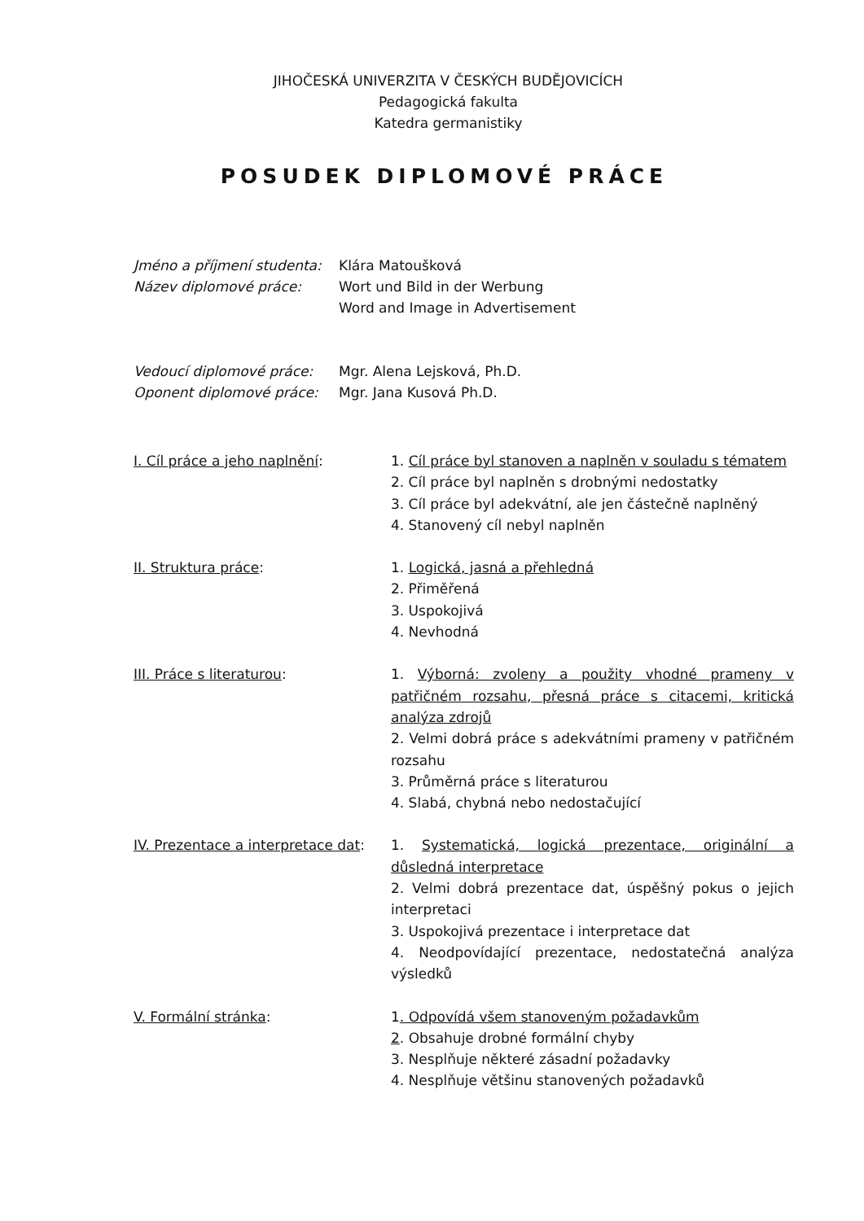JIHOČESKÁ UNIVERZITA V ČESKÝCH BUDĚJOVICÍCH
Pedagogická fakulta
Katedra germanistiky
POSUDEK DIPLOMOVÉ PRÁCE
Jméno a příjmení studenta:
Klára Matoušková
Název diplomové práce: Wort und Bild in der Werbung
Word and Image in Advertisement
Vedoucí diplomové práce: Mgr. Alena Lejsková, Ph.D.
Oponent diplomové práce: Mgr. Jana Kusová Ph.D.
I. Cíl práce a jeho naplnění: 1. Cíl práce byl stanoven a naplněn v souladu s tématem
2. Cíl práce byl naplněn s drobnými nedostatky
3. Cíl práce byl adekvátní, ale jen částečně naplněný
4. Stanovený cíl nebyl naplněn
II. Struktura práce: 1. Logická, jasná a přehledná
2. Přiměřená
3. Uspokojivá
4. Nevhodná
III. Práce s literaturou: 1. Výborná: zvoleny a použity vhodné prameny v patřičném rozsahu, přesná práce s citacemi, kritická analýza zdrojů
2. Velmi dobrá práce s adekvátními prameny v patřičném rozsahu
3. Průměrná práce s literaturou
4. Slabá, chybná nebo nedostačující
IV. Prezentace a interpretace dat:
1. Systematická, logická prezentace, originální a důsledná interpretace
2. Velmi dobrá prezentace dat, úspěšný pokus o jejich interpretaci
3. Uspokojivá prezentace i interpretace dat
4. Neodpovídající prezentace, nedostatečná analýza výsledků
V. Formální stránka: 1. Odpovídá všem stanoveným požadavkům
2. Obsahuje drobné formální chyby
3. Nesplňuje některé zásadní požadavky
4. Nesplňuje většinu stanovených požadavků